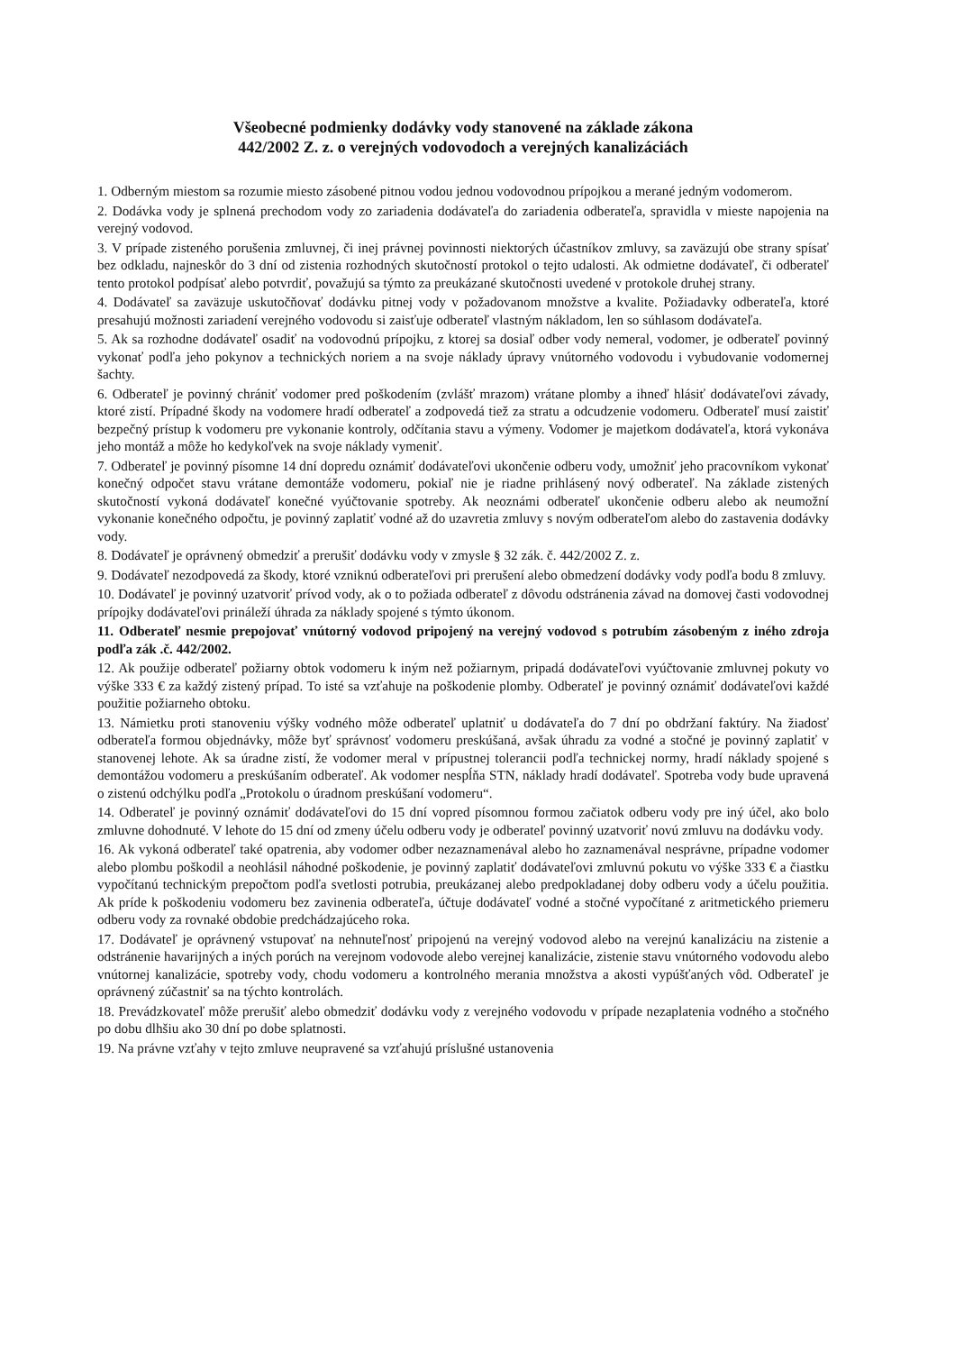Všeobecné podmienky dodávky vody stanovené na základe zákona
442/2002 Z. z. o verejných vodovodoch a verejných kanalizáciách
1. Odberným miestom sa rozumie miesto zásobené pitnou vodou jednou vodovodnou prípojkou a merané jedným vodomerom.
2. Dodávka vody je splnená prechodom vody zo zariadenia dodávateľa do zariadenia odberateľa, spravidla v mieste napojenia na verejný vodovod.
3. V prípade zisteného porušenia zmluvnej, či inej právnej povinnosti niektorých účastníkov zmluvy, sa zaväzujú obe strany spísať bez odkladu, najneskôr do 3 dní od zistenia rozhodných skutočností protokol o tejto udalosti. Ak odmietne dodávateľ, či odberateľ tento protokol podpísať alebo potvrdiť, považujú sa týmto za preukázané skutočnosti uvedené v protokole druhej strany.
4. Dodávateľ sa zaväzuje uskutočňovať dodávku pitnej vody v požadovanom množstve a kvalite. Požiadavky odberateľa, ktoré presahujú možnosti zariadení verejného vodovodu si zaisťuje odberateľ vlastným nákladom, len so súhlasom dodávateľa.
5. Ak sa rozhodne dodávateľ osadiť na vodovodnú prípojku, z ktorej sa dosiaľ odber vody nemeral, vodomer, je odberateľ povinný vykonať podľa jeho pokynov a technických noriem a na svoje náklady úpravy vnútorného vodovodu i vybudovanie vodomernej šachty.
6. Odberateľ je povinný chrániť vodomer pred poškodením (zvlášť mrazom) vrátane plomby a ihneď hlásiť dodávateľovi závady, ktoré zistí. Prípadné škody na vodomere hradí odberateľ a zodpovedá tiež za stratu a odcudzenie vodomeru. Odberateľ musí zaistiť bezpečný prístup k vodomeru pre vykonanie kontroly, odčítania stavu a výmeny. Vodomer je majetkom dodávateľa, ktorá vykonáva jeho montáž a môže ho kedykoľvek na svoje náklady vymeniť.
7. Odberateľ je povinný písomne 14 dní dopredu oznámiť dodávateľovi ukončenie odberu vody, umožniť jeho pracovníkom vykonať konečný odpočet stavu vrátane demontáže vodomeru, pokiaľ nie je riadne prihlásený nový odberateľ. Na základe zistených skutočností vykoná dodávateľ konečné vyúčtovanie spotreby. Ak neoznámi odberateľ ukončenie odberu alebo ak neumožní vykonanie konečného odpočtu, je povinný zaplatiť vodné až do uzavretia zmluvy s novým odberateľom alebo do zastavenia dodávky vody.
8. Dodávateľ je oprávnený obmedziť a prerušiť dodávku vody v zmysle § 32 zák. č. 442/2002 Z. z.
9. Dodávateľ nezodpovedá za škody, ktoré vzniknú odberateľovi pri prerušení alebo obmedzení dodávky vody podľa bodu 8 zmluvy.
10. Dodávateľ je povinný uzatvoriť prívod vody, ak o to požiada odberateľ z dôvodu odstránenia závad na domovej časti vodovodnej prípojky dodávateľovi prináleží úhrada za náklady spojené s týmto úkonom.
11. Odberateľ nesmie prepojovať vnútorný vodovod pripojený na verejný vodovod s potrubím zásobeným z iného zdroja podľa zák .č. 442/2002.
12. Ak použije odberateľ požiarny obtok vodomeru k iným než požiarnym, pripadá dodávateľovi vyúčtovanie zmluvnej pokuty vo výške 333 € za každý zistený prípad. To isté sa vzťahuje na poškodenie plomby. Odberateľ je povinný oznámiť dodávateľovi každé použitie požiarneho obtoku.
13. Námietku proti stanoveniu výšky vodného môže odberateľ uplatniť u dodávateľa do 7 dní po obdržaní faktúry. Na žiadosť odberateľa formou objednávky, môže byť správnosť vodomeru preskúšaná, avšak úhradu za vodné a stočné je povinný zaplatiť v stanovenej lehote. Ak sa úradne zistí, že vodomer meral v prípustnej tolerancii podľa technickej normy, hradí náklady spojené s demontážou vodomeru a preskúšaním odberateľ. Ak vodomer nespĺňa STN, náklady hradí dodávateľ. Spotreba vody bude upravená o zistenú odchýlku podľa „Protokolu o úradnom preskúšaní vodomeru“.
14. Odberateľ je povinný oznámiť dodávateľovi do 15 dní vopred písomnou formou začiatok odberu vody pre iný účel, ako bolo zmluvne dohodnuté. V lehote do 15 dní od zmeny účelu odberu vody je odberateľ povinný uzatvoriť novú zmluvu na dodávku vody.
16. Ak vykoná odberateľ také opatrenia, aby vodomer odber nezaznamenával alebo ho zaznamenával nesprávne, prípadne vodomer alebo plombu poškodil a neohlásil náhodné poškodenie, je povinný zaplatiť dodávateľovi zmluvnú pokutu vo výške 333 € a čiastku vypočítanú technickým prepočtom podľa svetlosti potrubia, preukázanej alebo predpokladanej doby odberu vody a účelu použitia. Ak príde k poškodeniu vodomeru bez zavinenia odberateľa, účtuje dodávateľ vodné a stočné vypočítané z aritmetického priemeru odberu vody za rovnaké obdobie predchádzajúceho roka.
17. Dodávateľ je oprávnený vstupovať na nehnuteľnosť pripojenú na verejný vodovod alebo na verejnú kanalizáciu na zistenie a odstránenie havarijných a iných porúch na verejnom vodovode alebo verejnej kanalizácie, zistenie stavu vnútorného vodovodu alebo vnútornej kanalizácie, spotreby vody, chodu vodomeru a kontrolného merania množstva a akosti vypúšťaných vôd. Odberateľ je oprávnený zúčastniť sa na týchto kontrolách.
18. Prevádzkovateľ môže prerušiť alebo obmedziť dodávku vody z verejného vodovodu v prípade nezaplatenia vodného a stočného po dobu dlhšiu ako 30 dní po dobe splatnosti.
19. Na právne vzťahy v tejto zmluve neupravené sa vzťahujú príslušné ustanovenia